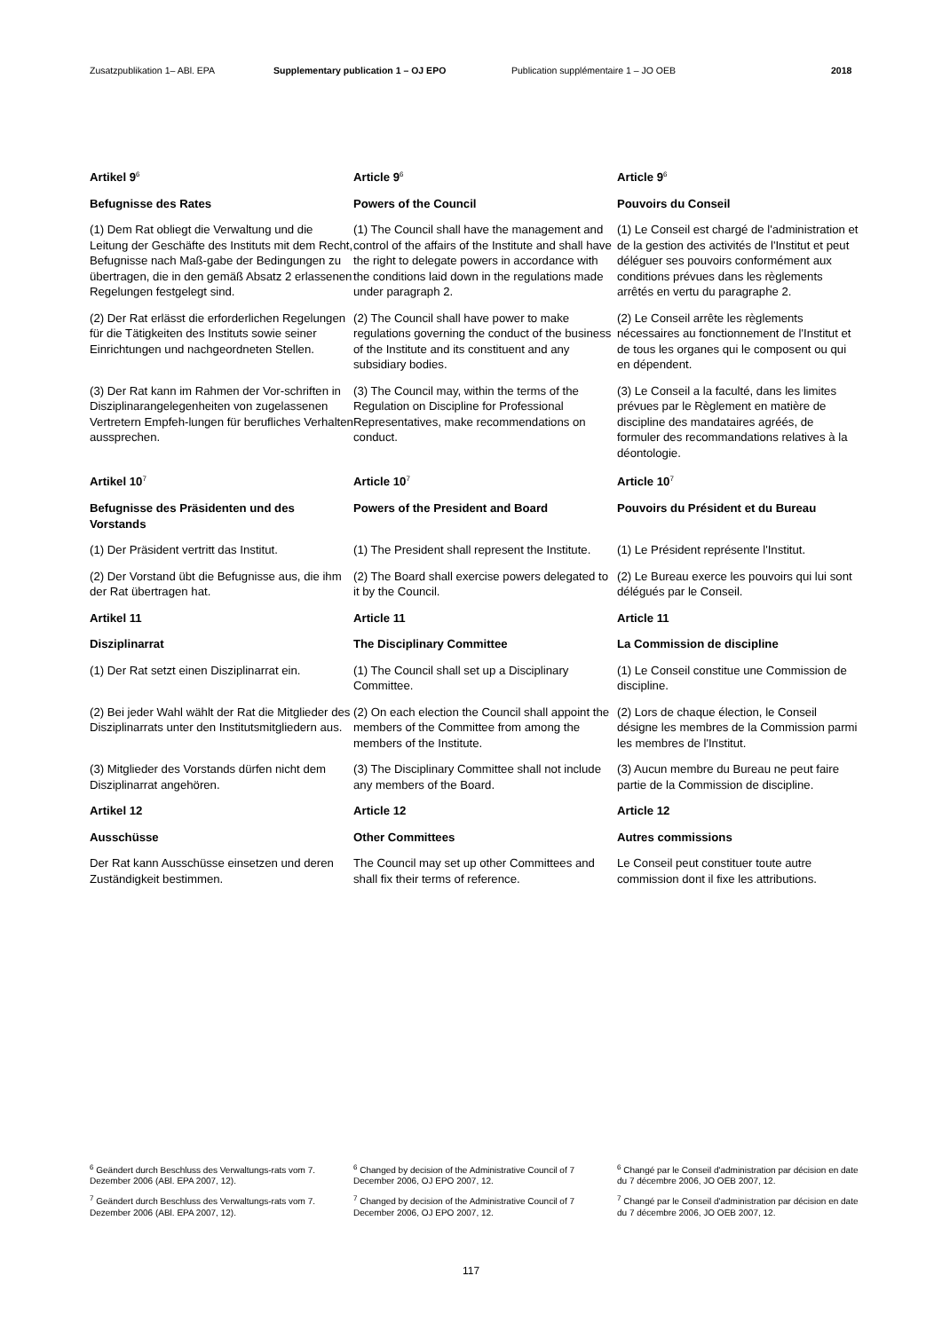Zusatzpublikation 1– ABl. EPA Supplementary publication 1 – OJ EPO Publication supplémentaire 1 – JO OEB 2018
Artikel 9<sup>6</sup>
Article 9<sup>6</sup>
Article 9<sup>6</sup>
Befugnisse des Rates Powers of the Council Pouvoirs du Conseil
(1) Dem Rat obliegt die Verwaltung und die Leitung der Geschäfte des Instituts mit dem Recht, Befugnisse nach Maß-gabe der Bedingungen zu übertragen, die in den gemäß Absatz 2 erlassenen Regelungen festgelegt sind.
(1) The Council shall have the management and control of the affairs of the Institute and shall have the right to delegate powers in accordance with the conditions laid down in the regulations made under paragraph 2.
(1) Le Conseil est chargé de l'administration et de la gestion des activités de l'Institut et peut déléguer ses pouvoirs conformément aux conditions prévues dans les règlements arrêtés en vertu du paragraphe 2.
(2) Der Rat erlässt die erforderlichen Regelungen für die Tätigkeiten des Instituts sowie seiner Einrichtungen und nachgeordneten Stellen.
(2) The Council shall have power to make regulations governing the conduct of the business of the Institute and its constituent and any subsidiary bodies.
(2) Le Conseil arrête les règlements nécessaires au fonctionnement de l'Institut et de tous les organes qui le composent ou qui en dépendent.
(3) Der Rat kann im Rahmen der Vor-schriften in Disziplinarangelegenheiten von zugelassenen Vertretern Empfeh-lungen für berufliches Verhalten aussprechen.
(3) The Council may, within the terms of the Regulation on Discipline for Professional Representatives, make recommendations on conduct.
(3) Le Conseil a la faculté, dans les limites prévues par le Règlement en matière de discipline des mandataires agréés, de formuler des recommandations relatives à la déontologie.
Artikel 10<sup>7</sup>
Article 10<sup>7</sup>
Article 10<sup>7</sup>
Befugnisse des Präsidenten und des Vorstands
Powers of the President and Board Pouvoirs du Président et du Bureau
(1) Der Präsident vertritt das Institut.
(1) The President shall represent the Institute.
(1) Le Président représente l'Institut.
(2) Der Vorstand übt die Befugnisse aus, die ihm der Rat übertragen hat.
(2) The Board shall exercise powers delegated to it by the Council.
(2) Le Bureau exerce les pouvoirs qui lui sont délégués par le Conseil.
Artikel 11 Article 11 Article 11
Disziplinarrat The Disciplinary Committee La Commission de discipline
(1) Der Rat setzt einen Disziplinarrat ein.
(1) The Council shall set up a Disciplinary Committee.
(1) Le Conseil constitue une Commission de discipline.
(2) Bei jeder Wahl wählt der Rat die Mitglieder des Disziplinarrats unter den Institutsmitgliedern aus.
(2) On each election the Council shall appoint the members of the Committee from among the members of the Institute.
(2) Lors de chaque élection, le Conseil désigne les membres de la Commission parmi les membres de l'Institut.
(3) Mitglieder des Vorstands dürfen nicht dem Disziplinarrat angehören.
(3) The Disciplinary Committee shall not include any members of the Board.
(3) Aucun membre du Bureau ne peut faire partie de la Commission de discipline.
Artikel 12 Article 12 Article 12
Ausschüsse Other Committees Autres commissions
Der Rat kann Ausschüsse einsetzen und deren Zuständigkeit bestimmen.
The Council may set up other Committees and shall fix their terms of reference.
Le Conseil peut constituer toute autre commission dont il fixe les attributions.
<sup>6</sup> Geändert durch Beschluss des Verwaltungs-rats vom 7. Dezember 2006 (ABl. EPA 2007, 12).
<sup>6</sup> Changed by decision of the Administrative Council of 7 December 2006, OJ EPO 2007, 12.
<sup>6</sup> Changé par le Conseil d'administration par décision en date du 7 décembre 2006, JO OEB 2007, 12.
<sup>7</sup> Geändert durch Beschluss des Verwaltungs-rats vom 7. Dezember 2006 (ABl. EPA 2007, 12).
<sup>7</sup> Changed by decision of the Administrative Council of 7 December 2006, OJ EPO 2007, 12.
<sup>7</sup> Changé par le Conseil d'administration par décision en date du 7 décembre 2006, JO OEB 2007, 12.
117